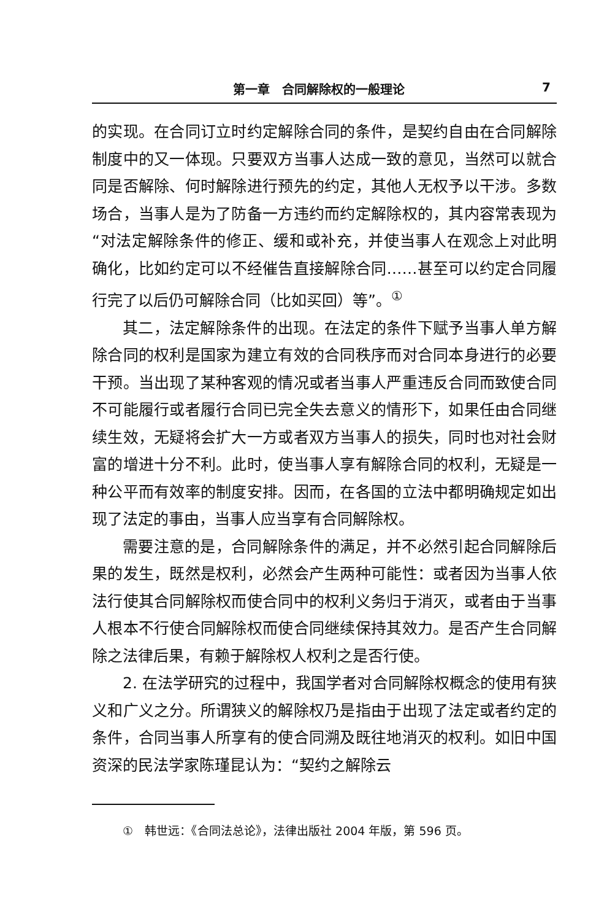第一章　合同解除权的一般理论 7
的实现。在合同订立时约定解除合同的条件，是契约自由在合同解除制度中的又一体现。只要双方当事人达成一致的意见，当然可以就合同是否解除、何时解除进行预先的约定，其他人无权予以干涉。多数场合，当事人是为了防备一方违约而约定解除权的，其内容常表现为“对法定解除条件的修正、缓和或补充，并使当事人在观念上对此明确化，比如约定可以不经催告直接解除合同……甚至可以约定合同履行完了以后仍可解除合同（比如买回）等”。<sup>①</sup>
其二，法定解除条件的出现。在法定的条件下赋予当事人单方解除合同的权利是国家为建立有效的合同秩序而对合同本身进行的必要干预。当出现了某种客观的情况或者当事人严重违反合同而致使合同不可能履行或者履行合同已完全失去意义的情形下，如果任由合同继续生效，无疑将会扩大一方或者双方当事人的损失，同时也对社会财富的增进十分不利。此时，使当事人享有解除合同的权利，无疑是一种公平而有效率的制度安排。因而，在各国的立法中都明确规定如出现了法定的事由，当事人应当享有合同解除权。
需要注意的是，合同解除条件的满足，并不必然引起合同解除后果的发生，既然是权利，必然会产生两种可能性：或者因为当事人依法行使其合同解除权而使合同中的权利义务归于消灭，或者由于当事人根本不行使合同解除权而使合同继续保持其效力。是否产生合同解除之法律后果，有赖于解除权人权利之是否行使。
2. 在法学研究的过程中，我国学者对合同解除权概念的使用有狭义和广义之分。所谓狭义的解除权乃是指由于出现了法定或者约定的条件，合同当事人所享有的使合同溯及既往地消灭的权利。如旧中国资深的民法学家陈瑾昆认为：“契约之解除云
①　韩世远：《合同法总论》，法律出版社 2004 年版，第 596 页。